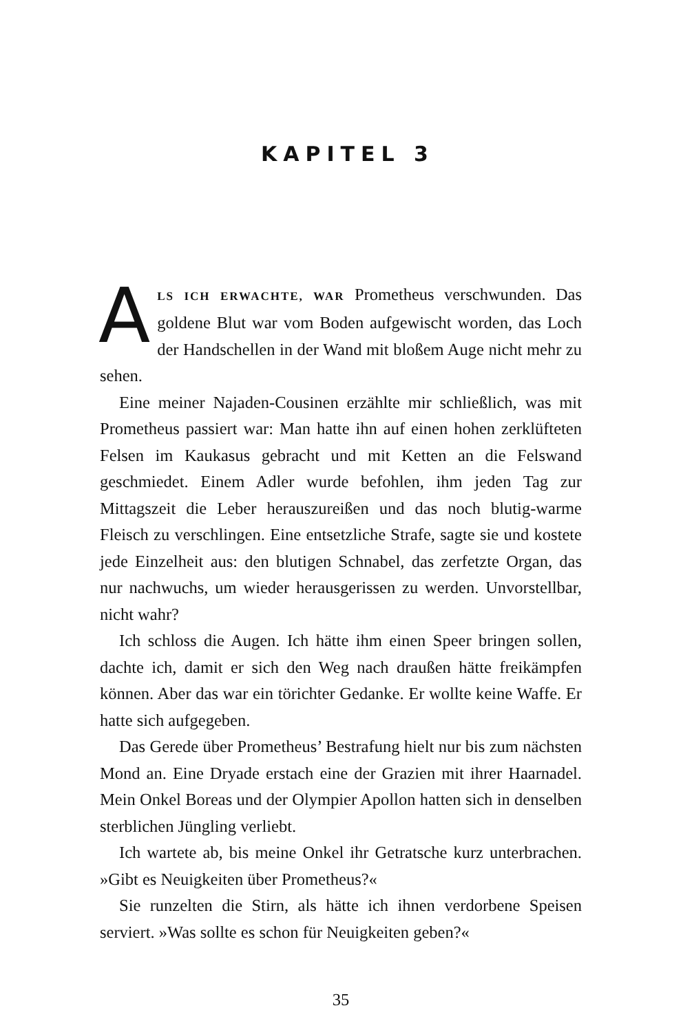KAPITEL 3
ALS ICH ERWACHTE, WAR Prometheus verschwunden. Das goldene Blut war vom Boden aufgewischt worden, das Loch der Handschellen in der Wand mit bloßem Auge nicht mehr zu sehen.
Eine meiner Najaden-Cousinen erzählte mir schließlich, was mit Prometheus passiert war: Man hatte ihn auf einen hohen zerklüfteten Felsen im Kaukasus gebracht und mit Ketten an die Felswand geschmiedet. Einem Adler wurde befohlen, ihm jeden Tag zur Mittagszeit die Leber herauszureißen und das noch blutig-warme Fleisch zu verschlingen. Eine entsetzliche Strafe, sagte sie und kostete jede Einzelheit aus: den blutigen Schnabel, das zerfetzte Organ, das nur nachwuchs, um wieder herausgerissen zu werden. Unvorstellbar, nicht wahr?
Ich schloss die Augen. Ich hätte ihm einen Speer bringen sollen, dachte ich, damit er sich den Weg nach draußen hätte freikämpfen können. Aber das war ein törichter Gedanke. Er wollte keine Waffe. Er hatte sich aufgegeben.
Das Gerede über Prometheus’ Bestrafung hielt nur bis zum nächsten Mond an. Eine Dryade erstach eine der Grazien mit ihrer Haarnadel. Mein Onkel Boreas und der Olympier Apollon hatten sich in denselben sterblichen Jüngling verliebt.
Ich wartete ab, bis meine Onkel ihr Getratsche kurz unterbrachen. »Gibt es Neuigkeiten über Prometheus?«
Sie runzelten die Stirn, als hätte ich ihnen verdorbene Speisen serviert. »Was sollte es schon für Neuigkeiten geben?«
35